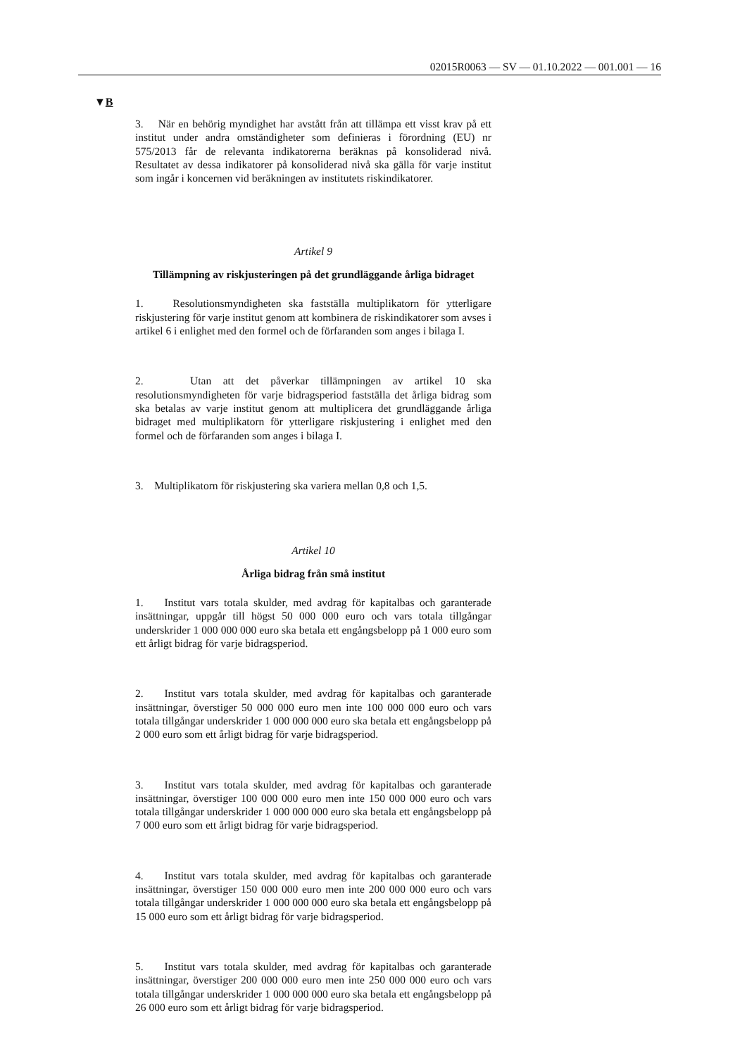02015R0063 — SV — 01.10.2022 — 001.001 — 16
▼B
3. När en behörig myndighet har avstått från att tillämpa ett visst krav på ett institut under andra omständigheter som definieras i förordning (EU) nr 575/2013 får de relevanta indikatorerna beräknas på konsoliderad nivå. Resultatet av dessa indikatorer på konsoliderad nivå ska gälla för varje institut som ingår i koncernen vid beräkningen av institutets riskindikatorer.
Artikel 9
Tillämpning av riskjusteringen på det grundläggande årliga bidraget
1. Resolutionsmyndigheten ska fastställa multiplikatorn för ytterligare riskjustering för varje institut genom att kombinera de riskindikatorer som avses i artikel 6 i enlighet med den formel och de förfaranden som anges i bilaga I.
2. Utan att det påverkar tillämpningen av artikel 10 ska resolutionsmyndigheten för varje bidragsperiod fastställa det årliga bidrag som ska betalas av varje institut genom att multiplicera det grundläggande årliga bidraget med multiplikatorn för ytterligare riskjustering i enlighet med den formel och de förfaranden som anges i bilaga I.
3. Multiplikatorn för riskjustering ska variera mellan 0,8 och 1,5.
Artikel 10
Årliga bidrag från små institut
1. Institut vars totala skulder, med avdrag för kapitalbas och garanterade insättningar, uppgår till högst 50 000 000 euro och vars totala tillgångar underskrider 1 000 000 000 euro ska betala ett engångsbelopp på 1 000 euro som ett årligt bidrag för varje bidragsperiod.
2. Institut vars totala skulder, med avdrag för kapitalbas och garanterade insättningar, överstiger 50 000 000 euro men inte 100 000 000 euro och vars totala tillgångar underskrider 1 000 000 000 euro ska betala ett engångsbelopp på 2 000 euro som ett årligt bidrag för varje bidragsperiod.
3. Institut vars totala skulder, med avdrag för kapitalbas och garanterade insättningar, överstiger 100 000 000 euro men inte 150 000 000 euro och vars totala tillgångar underskrider 1 000 000 000 euro ska betala ett engångsbelopp på 7 000 euro som ett årligt bidrag för varje bidragsperiod.
4. Institut vars totala skulder, med avdrag för kapitalbas och garanterade insättningar, överstiger 150 000 000 euro men inte 200 000 000 euro och vars totala tillgångar underskrider 1 000 000 000 euro ska betala ett engångsbelopp på 15 000 euro som ett årligt bidrag för varje bidragsperiod.
5. Institut vars totala skulder, med avdrag för kapitalbas och garanterade insättningar, överstiger 200 000 000 euro men inte 250 000 000 euro och vars totala tillgångar underskrider 1 000 000 000 euro ska betala ett engångsbelopp på 26 000 euro som ett årligt bidrag för varje bidragsperiod.